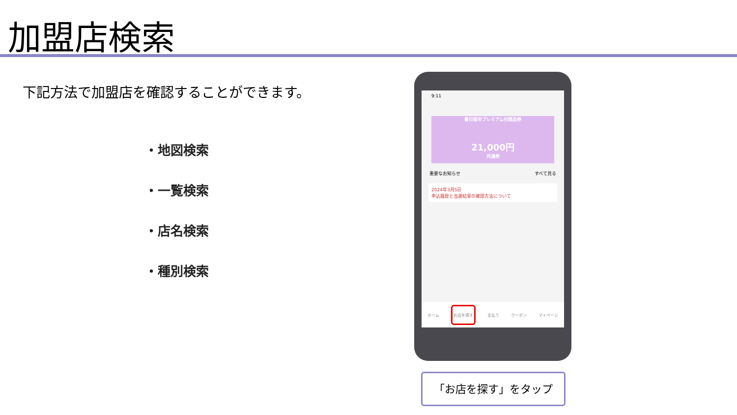加盟店検索
下記方法で加盟店を確認することができます。
・地図検索
・一覧検索
・店名検索
・種別検索
9:11
春日部市プレミアム付商品券
21,000円
共通券
重要なお知らせ すべて見る
2024年3月5日
申込履歴と当選結果の確認方法について
ホーム お店を探す 支払う クーポン マイページ
「お店を探す」をタップ